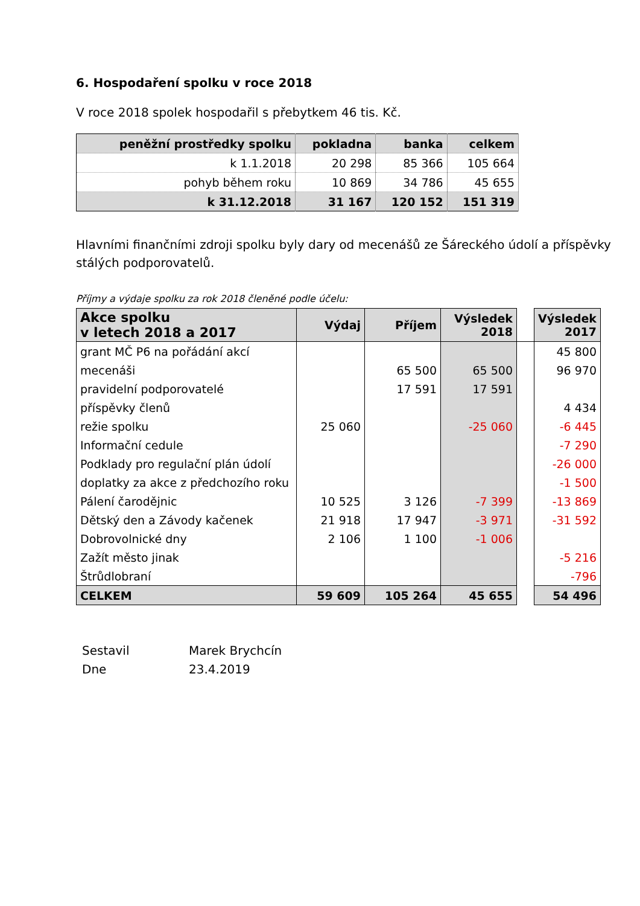6. Hospodaření spolku v roce 2018
V roce 2018 spolek hospodařil s přebytkem 46 tis. Kč.
| peněžní prostředky spolku | pokladna | banka | celkem |
| --- | --- | --- | --- |
| k 1.1.2018 | 20 298 | 85 366 | 105 664 |
| pohyb během roku | 10 869 | 34 786 | 45 655 |
| k 31.12.2018 | 31 167 | 120 152 | 151 319 |
Hlavními finančními zdroji spolku byly dary od mecenášů ze Šáreckého údolí a příspěvky stálých podporovatelů.
Příjmy a výdaje spolku za rok 2018 členěné podle účelu:
| Akce spolku v letech 2018 a 2017 | Výdaj | Příjem | Výsledek 2018 | | Výsledek 2017 |
| grant MČ P6 na pořádání akcí | | | | | 45 800 |
| mecenáši | | 65 500 | 65 500 | | 96 970 |
| pravidelní podporovatelé | | 17 591 | 17 591 | | |
| příspěvky členů | | | | | 4 434 |
| režie spolku | 25 060 | | -25 060 | | -6 445 |
| Informační cedule | | | | | -7 290 |
| Podklady pro regulační plán údolí | | | | | -26 000 |
| doplatky za akce z předchozího roku | | | | | -1 500 |
| Pálení čarodějnic | 10 525 | 3 126 | -7 399 | | -13 869 |
| Dětský den a Závody kačenek | 21 918 | 17 947 | -3 971 | | -31 592 |
| Dobrovolnické dny | 2 106 | 1 100 | -1 006 | | |
| Zažít město jinak | | | | | -5 216 |
| Štrůdlobraní | | | | | -796 |
| CELKEM | 59 609 | 105 264 | 45 655 | | 54 496 |
Sestavil Marek Brychcín
Dne 23.4.2019